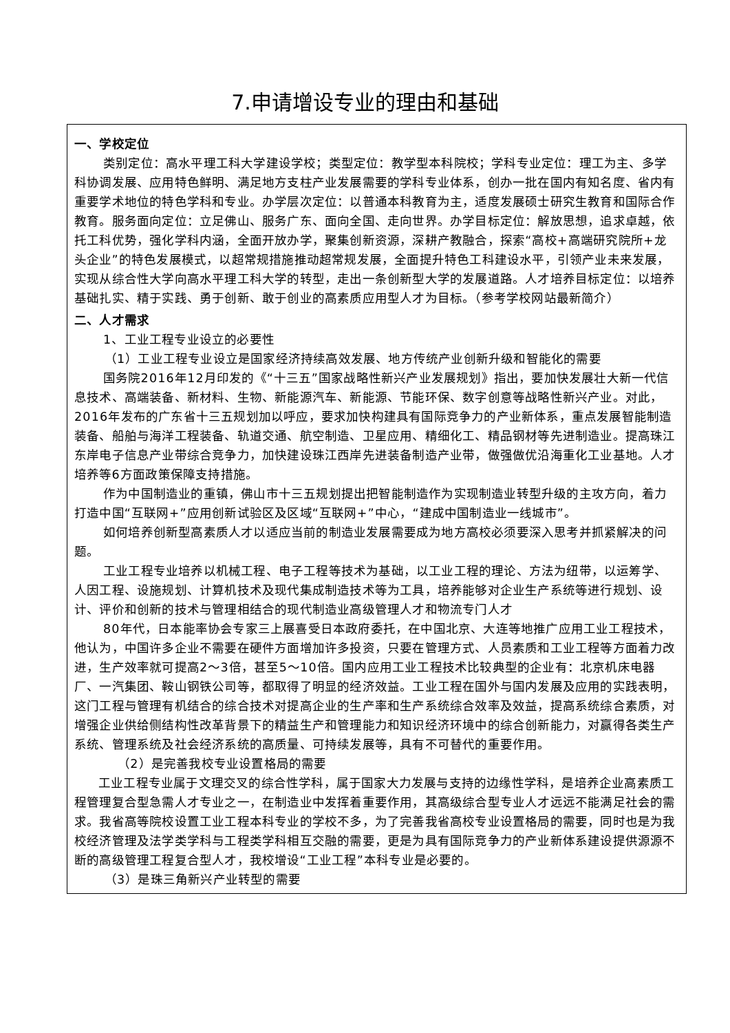7.申请增设专业的理由和基础
一、学校定位
类别定位：高水平理工科大学建设学校；类型定位：教学型本科院校；学科专业定位：理工为主、多学科协调发展、应用特色鲜明、满足地方支柱产业发展需要的学科专业体系，创办一批在国内有知名度、省内有重要学术地位的特色学科和专业。办学层次定位：以普通本科教育为主，适度发展硕士研究生教育和国际合作教育。服务面向定位：立足佛山、服务广东、面向全国、走向世界。办学目标定位：解放思想，追求卓越，依托工科优势，强化学科内涵，全面开放办学，聚集创新资源，深耕产教融合，探索“高校+高端研究院所+龙头企业”的特色发展模式，以超常规措施推动超常规发展，全面提升特色工科建设水平，引领产业未来发展，实现从综合性大学向高水平理工科大学的转型，走出一条创新型大学的发展道路。人才培养目标定位：以培养基础扎实、精于实践、勇于创新、敢于创业的高素质应用型人才为目标。（参考学校网站最新简介）
二、人才需求
1、工业工程专业设立的必要性
（1）工业工程专业设立是国家经济持续高效发展、地方传统产业创新升级和智能化的需要
国务院2016年12月印发的《“十三五”国家战略性新兴产业发展规划》指出，要加快发展壮大新一代信息技术、高端装备、新材料、生物、新能源汽车、新能源、节能环保、数字创意等战略性新兴产业。对此，2016年发布的广东省十三五规划加以呼应，要求加快构建具有国际竞争力的产业新体系，重点发展智能制造装备、船舶与海洋工程装备、轨道交通、航空制造、卫星应用、精细化工、精品钢材等先进制造业。提高珠江东岸电子信息产业带综合竞争力，加快建设珠江西岸先进装备制造产业带，做强做优沿海重化工业基地。人才培养等6方面政策保障支持措施。
作为中国制造业的重镇，佛山市十三五规划提出把智能制造作为实现制造业转型升级的主攻方向，着力打造中国“互联网+”应用创新试验区及区域“互联网+”中心，“建成中国制造业一线城市”。
如何培养创新型高素质人才以适应当前的制造业发展需要成为地方高校必须要深入思考并抓紧解决的问题。
工业工程专业培养以机械工程、电子工程等技术为基础，以工业工程的理论、方法为纽带，以运筹学、人因工程、设施规划、计算机技术及现代集成制造技术等为工具，培养能够对企业生产系统等进行规划、设计、评价和创新的技术与管理相结合的现代制造业高级管理人才和物流专门人才
80年代，日本能率协会专家三上展喜受日本政府委托，在中国北京、大连等地推广应用工业工程技术，他认为，中国许多企业不需要在硬件方面增加许多投资，只要在管理方式、人员素质和工业工程等方面着力改进，生产效率就可提高2～3倍，甚至5～10倍。国内应用工业工程技术比较典型的企业有：北京机床电器厂、一汽集团、鞍山钢铁公司等，都取得了明显的经济效益。工业工程在国外与国内发展及应用的实践表明，这门工程与管理有机结合的综合技术对提高企业的生产率和生产系统综合效率及效益，提高系统综合素质，对增强企业供给侧结构性改革背景下的精益生产和管理能力和知识经济环境中的综合创新能力，对赢得各类生产系统、管理系统及社会经济系统的高质量、可持续发展等，具有不可替代的重要作用。
（2）是完善我校专业设置格局的需要
工业工程专业属于文理交叉的综合性学科，属于国家大力发展与支持的边缘性学科，是培养企业高素质工程管理复合型急需人才专业之一，在制造业中发挥着重要作用，其高级综合型专业人才远远不能满足社会的需求。我省高等院校设置工业工程本科专业的学校不多，为了完善我省高校专业设置格局的需要，同时也是为我校经济管理及法学类学科与工程类学科相互交融的需要，更是为具有国际竞争力的产业新体系建设提供源源不断的高级管理工程复合型人才，我校增设“工业工程”本科专业是必要的。
（3）是珠三角新兴产业转型的需要